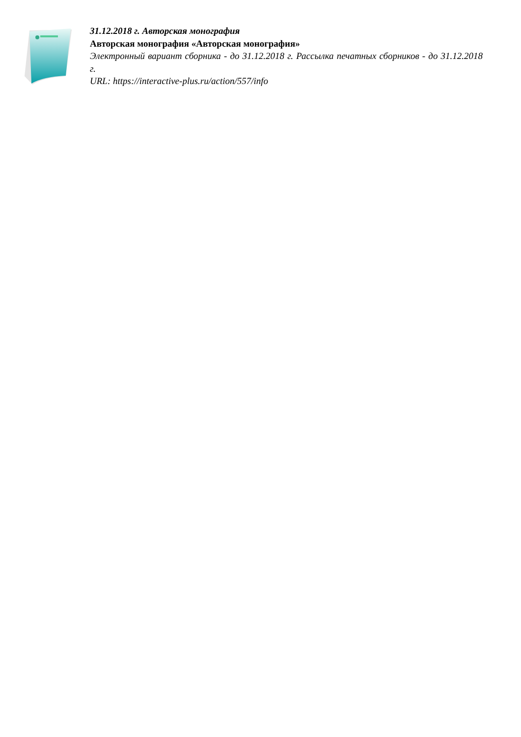31.12.2018 г. Авторская монография
Авторская монография «Авторская монография»
Электронный вариант сборника - до 31.12.2018 г. Рассылка печатных сборников - до 31.12.2018 г.
URL: https://interactive-plus.ru/action/557/info